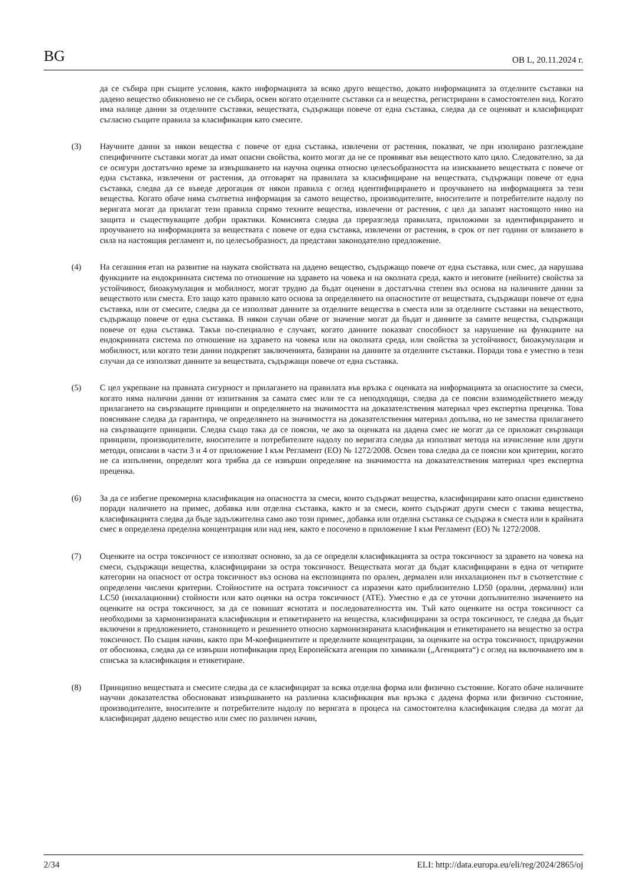BG ОВ L, 20.11.2024 г.
да се събира при същите условия, както информацията за всяко друго вещество, докато информацията за отделните съставки на дадено вещество обикновено не се събира, освен когато отделните съставки са и вещества, регистрирани в самостоятелен вид. Когато има налице данни за отделните съставки, веществата, съдържащи повече от една съставка, следва да се оценяват и класифицират съгласно същите правила за класификация като смесите.
(3) Научните данни за някои вещества с повече от една съставка, извлечени от растения, показват, че при изолирано разглеждане специфичните съставки могат да имат опасни свойства, които могат да не се проявяват във веществото като цяло. Следователно, за да се осигури достатъчно време за извършването на научна оценка относно целесъобразността на изискването веществата с повече от една съставка, извлечени от растения, да отговарят на правилата за класифициране на веществата, съдържащи повече от една съставка, следва да се въведе дерогация от някои правила с оглед идентифицирането и проучването на информацията за тези вещества. Когато обаче няма съответна информация за самото вещество, производителите, вносителите и потребителите надолу по веригата могат да прилагат тези правила спрямо техните вещества, извлечени от растения, с цел да запазят настоящото ниво на защита и съществуващите добри практики. Комисията следва да преразгледа правилата, приложими за идентифицирането и проучването на информацията за веществата с повече от една съставка, извлечени от растения, в срок от пет години от влизането в сила на настоящия регламент и, по целесъобразност, да представи законодателно предложение.
(4) На сегашния етап на развитие на науката свойствата на дадено вещество, съдържащо повече от една съставка, или смес, да нарушава функциите на ендокринната система по отношение на здравето на човека и на околната среда, както и неговите (нейните) свойства за устойчивост, биоакумулация и мобилност, могат трудно да бъдат оценени в достатъчна степен въз основа на наличните данни за веществото или сместа. Ето защо като правило като основа за определянето на опасностите от веществата, съдържащи повече от една съставка, или от смесите, следва да се използват данните за отделните вещества в сместа или за отделните съставки на веществото, съдържащо повече от една съставка. В някои случаи обаче от значение могат да бъдат и данните за самите вещества, съдържащи повече от една съставка. Такъв по-специално е случаят, когато данните показват способност за нарушение на функциите на ендокринната система по отношение на здравето на човека или на околната среда, или свойства за устойчивост, биоакумулация и мобилност, или когато тези данни подкрепят заключенията, базирани на данните за отделните съставки. Поради това е уместно в тези случаи да се използват данните за веществата, съдържащи повече от една съставка.
(5) С цел укрепване на правната сигурност и прилагането на правилата във връзка с оценката на информацията за опасностите за смеси, когато няма налични данни от изпитвания за самата смес или те са неподходящи, следва да се поясни взаимодействието между прилагането на свързващите принципи и определянето на значимостта на доказателствения материал чрез експертна преценка. Това поясняване следва да гарантира, че определянето на значимостта на доказателствения материал допълва, но не замества прилагането на свързващите принципи. Следва също така да се поясни, че ако за оценката на дадена смес не могат да се приложат свързващи принципи, производителите, вносителите и потребителите надолу по веригата следва да използват метода на изчисление или други методи, описани в части 3 и 4 от приложение I към Регламент (ЕО) № 1272/2008. Освен това следва да се поясни кои критерии, когато не са изпълнени, определят кога трябва да се извърши определяне на значимостта на доказателствения материал чрез експертна преценка.
(6) За да се избегне прекомерна класификация на опасността за смеси, които съдържат вещества, класифицирани като опасни единствено поради наличието на примес, добавка или отделна съставка, както и за смеси, които съдържат други смеси с такива вещества, класификацията следва да бъде задължителна само ако този примес, добавка или отделна съставка се съдържа в сместа или в крайната смес в определена пределна концентрация или над нея, както е посочено в приложение I към Регламент (ЕО) № 1272/2008.
(7) Оценките на остра токсичност се използват основно, за да се определи класификацията за остра токсичност за здравето на човека на смеси, съдържащи вещества, класифицирани за остра токсичност. Веществата могат да бъдат класифицирани в една от четирите категории на опасност от остра токсичност въз основа на експозицията по орален, дермален или инхалационен път в съответствие с определени числени критерии. Стойностите на острата токсичност са изразени като приблизително LD50 (орални, дермални) или LC50 (инхалационни) стойности или като оценки на остра токсичност (ATE). Уместно е да се уточни допълнително значението на оценките на остра токсичност, за да се повишат яснотата и последователността им. Тъй като оценките на остра токсичност са необходими за хармонизираната класификация и етикетирането на вещества, класифицирани за остра токсичност, те следва да бъдат включени в предложението, становището и решението относно хармонизираната класификация и етикетирането на вещество за остра токсичност. По същия начин, както при М-коефициентите и пределните концентрации, за оценките на остра токсичност, придружени от обосновка, следва да се извърши нотификация пред Европейската агенция по химикали („Агенцията“) с оглед на включването им в списъка за класификация и етикетиране.
(8) Принципно веществата и смесите следва да се класифицират за всяка отделна форма или физично състояние. Когато обаче наличните научни доказателства обосновават извършването на различна класификация във връзка с дадена форма или физично състояние, производителите, вносителите и потребителите надолу по веригата в процеса на самостоятелна класификация следва да могат да класифицират дадено вещество или смес по различен начин,
2/34 ELI: http://data.europa.eu/eli/reg/2024/2865/oj